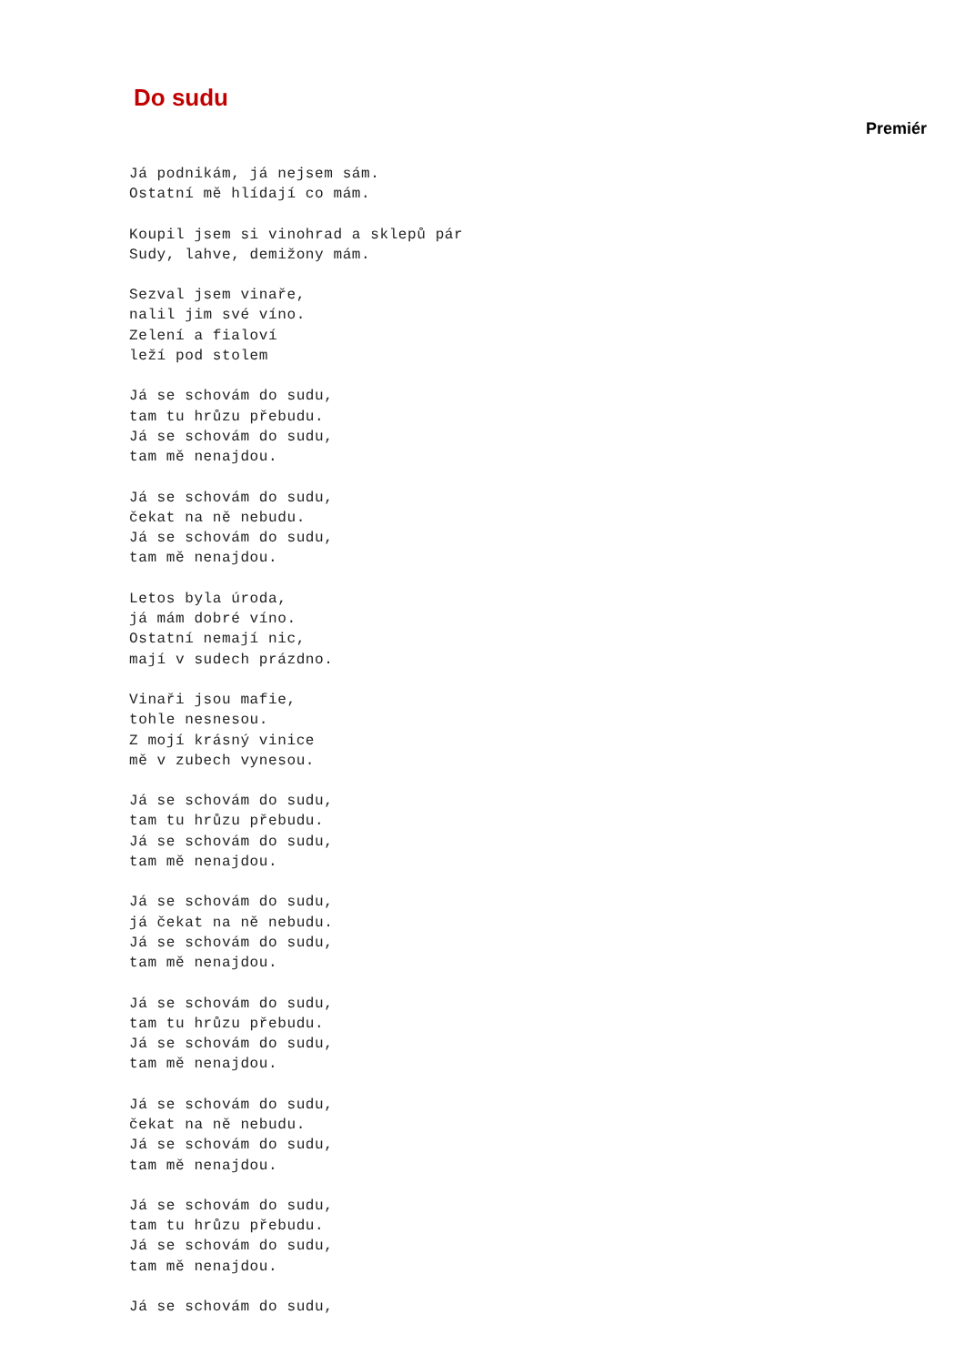Do sudu
Premiér
Já podnikám, já nejsem sám.
Ostatní mě hlídají co mám.
Koupil jsem si vinohrad a sklepů pár
Sudy, lahve, demižony mám.
Sezval jsem vinaře,
nalil jim své víno.
Zelení a fialoví
leží pod stolem
Já se schovám do sudu,
tam tu hrůzu přebudu.
Já se schovám do sudu,
tam mě nenajdou.
Já se schovám do sudu,
čekat na ně nebudu.
Já se schovám do sudu,
tam mě nenajdou.
Letos byla úroda,
já mám dobré víno.
Ostatní nemají nic,
mají v sudech prázdno.
Vinaři jsou mafie,
tohle nesnesou.
Z mojí krásný vinice
mě v zubech vynesou.
Já se schovám do sudu,
tam tu hrůzu přebudu.
Já se schovám do sudu,
tam mě nenajdou.
Já se schovám do sudu,
já čekat na ně nebudu.
Já se schovám do sudu,
tam mě nenajdou.
Já se schovám do sudu,
tam tu hrůzu přebudu.
Já se schovám do sudu,
tam mě nenajdou.
Já se schovám do sudu,
čekat na ně nebudu.
Já se schovám do sudu,
tam mě nenajdou.
Já se schovám do sudu,
tam tu hrůzu přebudu.
Já se schovám do sudu,
tam mě nenajdou.
Já se schovám do sudu,